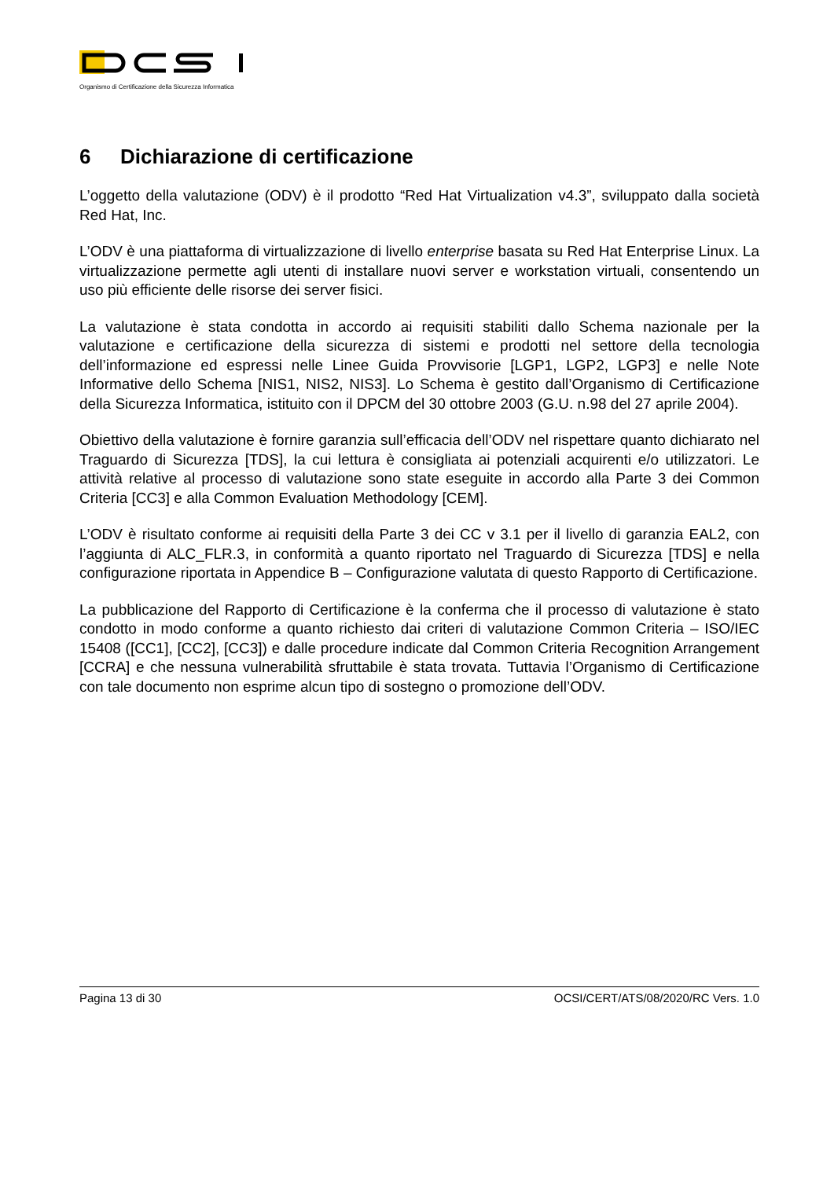Organismo di Certificazione della Sicurezza Informatica
6 Dichiarazione di certificazione
L’oggetto della valutazione (ODV) è il prodotto “Red Hat Virtualization v4.3”, sviluppato dalla società Red Hat, Inc.
L’ODV è una piattaforma di virtualizzazione di livello enterprise basata su Red Hat Enterprise Linux. La virtualizzazione permette agli utenti di installare nuovi server e workstation virtuali, consentendo un uso più efficiente delle risorse dei server fisici.
La valutazione è stata condotta in accordo ai requisiti stabiliti dallo Schema nazionale per la valutazione e certificazione della sicurezza di sistemi e prodotti nel settore della tecnologia dell’informazione ed espressi nelle Linee Guida Provvisorie [LGP1, LGP2, LGP3] e nelle Note Informative dello Schema [NIS1, NIS2, NIS3]. Lo Schema è gestito dall’Organismo di Certificazione della Sicurezza Informatica, istituito con il DPCM del 30 ottobre 2003 (G.U. n.98 del 27 aprile 2004).
Obiettivo della valutazione è fornire garanzia sull’efficacia dell’ODV nel rispettare quanto dichiarato nel Traguardo di Sicurezza [TDS], la cui lettura è consigliata ai potenziali acquirenti e/o utilizzatori. Le attività relative al processo di valutazione sono state eseguite in accordo alla Parte 3 dei Common Criteria [CC3] e alla Common Evaluation Methodology [CEM].
L’ODV è risultato conforme ai requisiti della Parte 3 dei CC v 3.1 per il livello di garanzia EAL2, con l’aggiunta di ALC_FLR.3, in conformità a quanto riportato nel Traguardo di Sicurezza [TDS] e nella configurazione riportata in Appendice B – Configurazione valutata di questo Rapporto di Certificazione.
La pubblicazione del Rapporto di Certificazione è la conferma che il processo di valutazione è stato condotto in modo conforme a quanto richiesto dai criteri di valutazione Common Criteria – ISO/IEC 15408 ([CC1], [CC2], [CC3]) e dalle procedure indicate dal Common Criteria Recognition Arrangement [CCRA] e che nessuna vulnerabilità sfruttabile è stata trovata. Tuttavia l’Organismo di Certificazione con tale documento non esprime alcun tipo di sostegno o promozione dell’ODV.
Pagina 13 di 30 OCSI/CERT/ATS/08/2020/RC Vers. 1.0